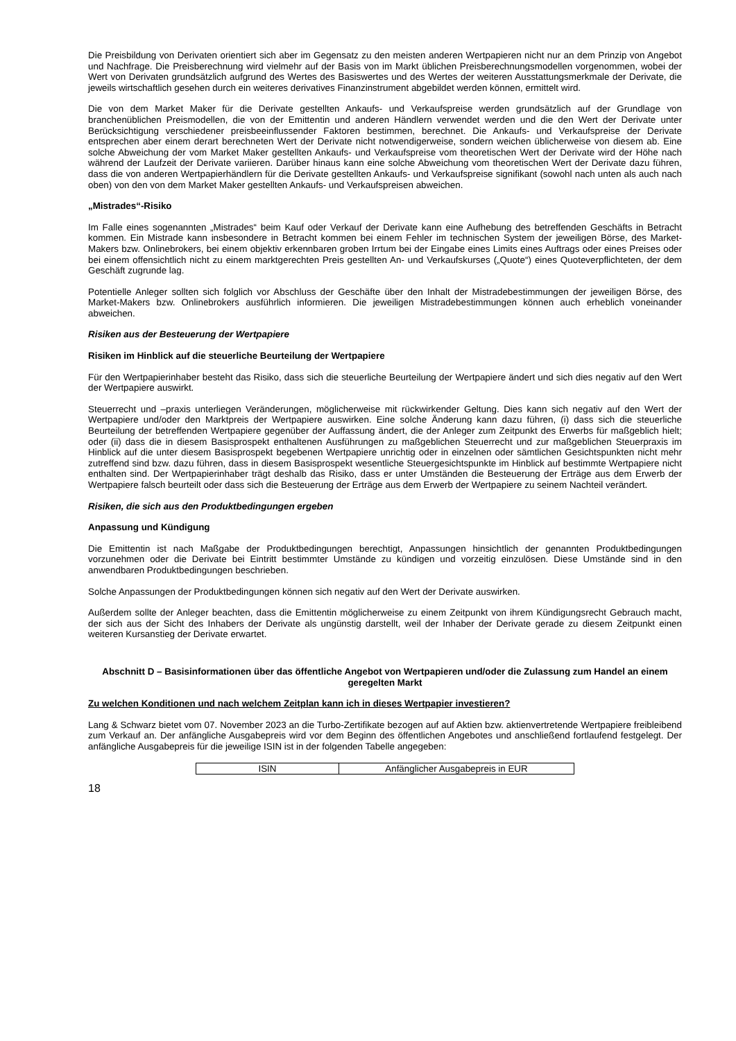Die Preisbildung von Derivaten orientiert sich aber im Gegensatz zu den meisten anderen Wertpapieren nicht nur an dem Prinzip von Angebot und Nachfrage. Die Preisberechnung wird vielmehr auf der Basis von im Markt üblichen Preisberechnungsmodellen vorgenommen, wobei der Wert von Derivaten grundsätzlich aufgrund des Wertes des Basiswertes und des Wertes der weiteren Ausstattungsmerkmale der Derivate, die jeweils wirtschaftlich gesehen durch ein weiteres derivatives Finanzinstrument abgebildet werden können, ermittelt wird.
Die von dem Market Maker für die Derivate gestellten Ankaufs- und Verkaufspreise werden grundsätzlich auf der Grundlage von branchenüblichen Preismodellen, die von der Emittentin und anderen Händlern verwendet werden und die den Wert der Derivate unter Berücksichtigung verschiedener preisbeeinflussender Faktoren bestimmen, berechnet. Die Ankaufs- und Verkaufspreise der Derivate entsprechen aber einem derart berechneten Wert der Derivate nicht notwendigerweise, sondern weichen üblicherweise von diesem ab. Eine solche Abweichung der vom Market Maker gestellten Ankaufs- und Verkaufspreise vom theoretischen Wert der Derivate wird der Höhe nach während der Laufzeit der Derivate variieren. Darüber hinaus kann eine solche Abweichung vom theoretischen Wert der Derivate dazu führen, dass die von anderen Wertpapierhändlern für die Derivate gestellten Ankaufs- und Verkaufspreise signifikant (sowohl nach unten als auch nach oben) von den von dem Market Maker gestellten Ankaufs- und Verkaufspreisen abweichen.
„Mistrades“-Risiko
Im Falle eines sogenannten „Mistrades“ beim Kauf oder Verkauf der Derivate kann eine Aufhebung des betreffenden Geschäfts in Betracht kommen. Ein Mistrade kann insbesondere in Betracht kommen bei einem Fehler im technischen System der jeweiligen Börse, des Market-Makers bzw. Onlinebrokers, bei einem objektiv erkennbaren groben Irrtum bei der Eingabe eines Limits eines Auftrags oder eines Preises oder bei einem offensichtlich nicht zu einem marktgerechten Preis gestellten An- und Verkaufskurses („Quote“) eines Quoteverpflichteten, der dem Geschäft zugrunde lag.
Potentielle Anleger sollten sich folglich vor Abschluss der Geschäfte über den Inhalt der Mistradebestimmungen der jeweiligen Börse, des Market-Makers bzw. Onlinebrokers ausführlich informieren. Die jeweiligen Mistradebestimmungen können auch erheblich voneinander abweichen.
Risiken aus der Besteuerung der Wertpapiere
Risiken im Hinblick auf die steuerliche Beurteilung der Wertpapiere
Für den Wertpapierinhaber besteht das Risiko, dass sich die steuerliche Beurteilung der Wertpapiere ändert und sich dies negativ auf den Wert der Wertpapiere auswirkt.
Steuerrecht und –praxis unterliegen Veränderungen, möglicherweise mit rückwirkender Geltung. Dies kann sich negativ auf den Wert der Wertpapiere und/oder den Marktpreis der Wertpapiere auswirken. Eine solche Änderung kann dazu führen, (i) dass sich die steuerliche Beurteilung der betreffenden Wertpapiere gegenüber der Auffassung ändert, die der Anleger zum Zeitpunkt des Erwerbs für maßgeblich hielt; oder (ii) dass die in diesem Basisprospekt enthaltenen Ausführungen zu maßgeblichen Steuerrecht und zur maßgeblichen Steuerpraxis im Hinblick auf die unter diesem Basisprospekt begebenen Wertpapiere unrichtig oder in einzelnen oder sämtlichen Gesichtspunkten nicht mehr zutreffend sind bzw. dazu führen, dass in diesem Basisprospekt wesentliche Steuergesichtspunkte im Hinblick auf bestimmte Wertpapiere nicht enthalten sind. Der Wertpapierinhaber trägt deshalb das Risiko, dass er unter Umständen die Besteuerung der Erträge aus dem Erwerb der Wertpapiere falsch beurteilt oder dass sich die Besteuerung der Erträge aus dem Erwerb der Wertpapiere zu seinem Nachteil verändert.
Risiken, die sich aus den Produktbedingungen ergeben
Anpassung und Kündigung
Die Emittentin ist nach Maßgabe der Produktbedingungen berechtigt, Anpassungen hinsichtlich der genannten Produktbedingungen vorzunehmen oder die Derivate bei Eintritt bestimmter Umstände zu kündigen und vorzeitig einzulösen. Diese Umstände sind in den anwendbaren Produktbedingungen beschrieben.
Solche Anpassungen der Produktbedingungen können sich negativ auf den Wert der Derivate auswirken.
Außerdem sollte der Anleger beachten, dass die Emittentin möglicherweise zu einem Zeitpunkt von ihrem Kündigungsrecht Gebrauch macht, der sich aus der Sicht des Inhabers der Derivate als ungünstig darstellt, weil der Inhaber der Derivate gerade zu diesem Zeitpunkt einen weiteren Kursanstieg der Derivate erwartet.
Abschnitt D – Basisinformationen über das öffentliche Angebot von Wertpapieren und/oder die Zulassung zum Handel an einem geregelten Markt
Zu welchen Konditionen und nach welchem Zeitplan kann ich in dieses Wertpapier investieren?
Lang & Schwarz bietet vom 07. November 2023 an die Turbo-Zertifikate bezogen auf auf Aktien bzw. aktienvertretende Wertpapiere freibleibend zum Verkauf an. Der anfängliche Ausgabepreis wird vor dem Beginn des öffentlichen Angebotes und anschließend fortlaufend festgelegt. Der anfängliche Ausgabepreis für die jeweilige ISIN ist in der folgenden Tabelle angegeben:
| ISIN | Anfänglicher Ausgabepreis in EUR |
18